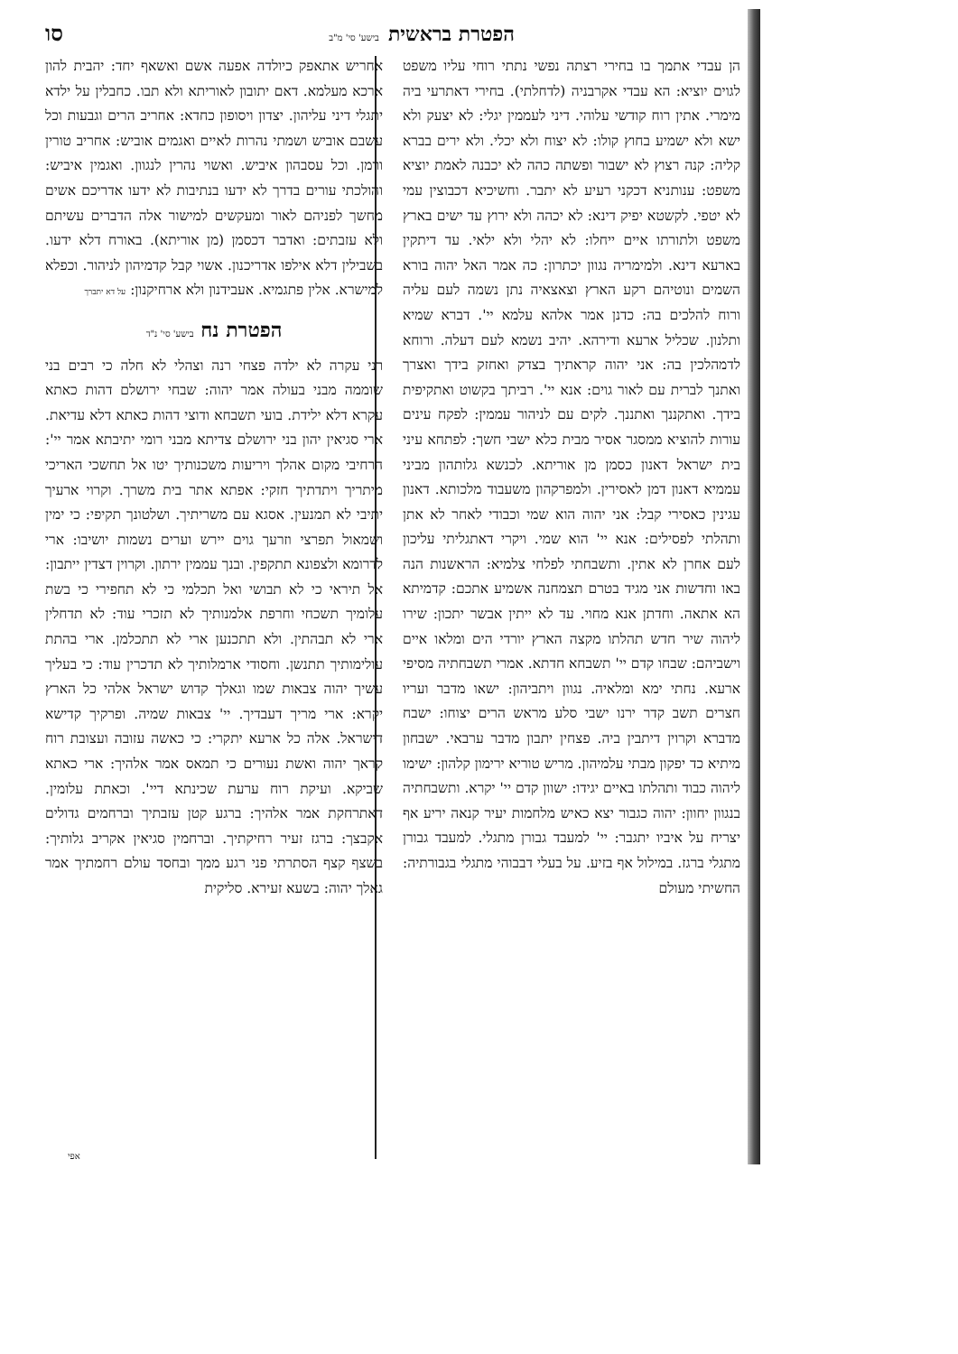הפטרת בראשית בישע' סי' מ"ב
סו
הן עבדי אתמך בו בחירי רצתה נפשי נתתי רוחי עליו משפט לגוים יוציא: הא עבדי אקרבניה (לדחלתי). בחירי דאתרעי ביה מימרי. אתין רוח קודשי עלוהי. דיני לעממין יגלי: לא יצעק ולא ישא ולא ישמיע בחוץ קולו: לא יצוח ולא יכלי. ולא ירים בברא קליה: קנה רצוץ לא ישבור ופשתה כהה לא יכבנה לאמת יוציא משפט: ענותניא דכקני רעיע לא יתבר. וחשיכיא דכבוצין עמי לא יטפי. לקשטא יפיק דינא: לא יכהה ולא ירוץ עד ישים בארץ משפט ולתורתו איים ייחלו: לא יהלי ולא ילאי. עד דיתקין בארעא דינא. ולמימריה נגוון יכתרון: כה אמר האל יהוה בורא השמים ונוטיהם רקע הארץ וצאצאיה נתן נשמה לעם עליה ורוח להלכים בה: כדנן אמר אלהא עלמא יי'. דברא שמיא ותלנון. שכליל ארעא ודירהא. יהיב נשמא לעם דעלה. ורוחא לדמהלכין בה: אני יהוה קראתיך בצדק ואחזק בידך ואצרך ואתנך לברית עם לאור גוים: אנא יי'. רביתך בקשוט ואתקיפית בידך. ואתקננך ואתננך. לקים עם לניהור עממין: לפקח עינים עורות להוציא ממסגר אסיר מבית כלא ישבי חשך: לפתחא עיני בית ישראל דאנון כסמן מן אוריתא. לכנשא גלותהון מביני עממיא דאנון דמן לאסירין. ולמפרקהון משעבוד מלכותא. דאנון עגינין כאסירי קבל: אני יהוה הוא שמי וכבודי לאחר לא אתן ותהלתי לפסילים: אנא יי' הוא שמי. ויקרי דאתגליתי עליכון לעם אחרן לא אתין. ותשבחתי לפלחי צלמיא: הראשנות הנה באו וחדשות אני מגיד בטרם תצמחנה אשמיע אתכם: קדמיתא הא אתאה. וחדתן אנא מחוי. עד לא ייתין אבשר יתכון: שירו ליהוה שיר חדש תהלתו מקצה הארץ יורדי הים ומלאו איים וישביהם: שבחו קדם יי' תשבחא חדתא. אמרי תשבחתיה מסיפי ארעא. נחתי ימא ומלאיה. נגוון ויתביהון: ישאו מדבר ועריו חצרים תשב קדר ירנו ישבי סלע מראש הרים יצוחו: ישבח מדברא וקרוין דיתבין ביה. פצחין יתבון מדבר ערבאי. ישבחון מיתיא כד יפקון מבתי עלמיהון. מריש טוריא ירימון קלהון: ישימו ליהוה כבוד ותהלתו באיים יגידו: ישוון קדם יי' יקרא. ותשבחתיה בנגוון יחוון: יהוה כגבור יצא כאיש מלחמות יעיר קנאה יריע אף יצריח על איביו יתגבר: יי' למעבד גבורן מתגלי. למעבד גבורן מתגלי ברגז. במילול אף בזיע. על בעלי דבבוהי מתגלי בגבורתיה: החשיתי מעולם
אחריש אתאפק כיולדה אפעה אשם ואשאף יחד: יהבית להון ארכא מעלמא. דאם יתובון לאוריתא ולא תבו. כחבלין על ילדא יתגלי דיני עליהון. יצדון ויסופון כחדא: אחריב הרים וגבעות וכל עשבם אוביש ושמתי נהרות לאיים ואגמים אוביש: אחריב טורין ורמן. וכל עסבהון איביש. ואשוי נהרין לנגוון. ואגמין איביש: והולכתי עורים בדרך לא ידעו בנתיבות לא ידעו אדריכם אשים מחשך לפניהם לאור ומעקשים למישור אלה הדברים עשיתם ולא עזבתים: ואדבר דכסמן (מן אוריתא). באורח דלא ידעו. בשבילין דלא אילפו אדריכנון. אשוי קבל קדמיהון לניהור. וכפלא למישרא. אלין פתגמיא. אעבידנון ולא ארחיקנון: על דא יתברך
הפטרת נח בישע' סי' נ"ד
רני עקרה לא ילדה פצחי רנה וצהלי לא חלה כי רבים בני שוממה מבני בעולה אמר יהוה: שבחי ירושלם דהות כאתא עקרא דלא ילידת. בועי תשבחא ודוצי דהות כאתא דלא עדיאת. ארי סגיאין יהון בני ירושלם צדיתא מבני רומי יתיבתא אמר יי': הרחיבי מקום אהלך ויריעות משכנותיך יטו אל תחשכי האריכי מיתריך ויתדתיך חזקי: אפתא אתר בית משרך. וקרוי ארעיך יתיבי לא תמנעין. אסגא עם משריתיך. ושלטונך תקיפי: כי ימין ושמאול תפרצי וזרעך גוים יירש וערים נשמות יושיבו: ארי לדרומא ולצפונא תתקפין. ובנך עממין ירתון. וקרוין דצדין ייתבון: אל תיראי כי לא תבושי ואל תכלמי כי לא תחפירי כי בשת עלומיך תשכחי וחרפת אלמנותיך לא תזכרי עוד: לא תדחלין ארי לא תבהתין. ולא תתכנען ארי לא תתכלמן. ארי בהתת עולימותיך תתנשן. וחסודי ארמלותיך לא תדכרין עוד: כי בעליך עשיך יהוה צבאות שמו וגאלך קדוש ישראל אלהי כל הארץ יקרא: ארי מריך דעבדיך. יי' צבאות שמיה. ופרקיך קדישא דישראל. אלה כל ארעא יתקרי: כי כאשה עזובה ועצובת רוח קראך יהוה ואשת נעורים כי תמאס אמר אלהיך: ארי כאתא שביקא. ועיקת רוח ערעת שכינתא דיי'. וכאתת עלומין. דאתרחקת אמר אלהיך: ברגע קטן עזבתיך וברחמים גדולים אקבצך: ברגז זעיר רחיקתיך. וברחמין סגיאין אקריב גלותיך: בשצף קצף הסתרתי פני רגע ממך ובחסד עולם רחמתיך אמר גאלך יהוה: בשעא זעירא. סליקית
אפי